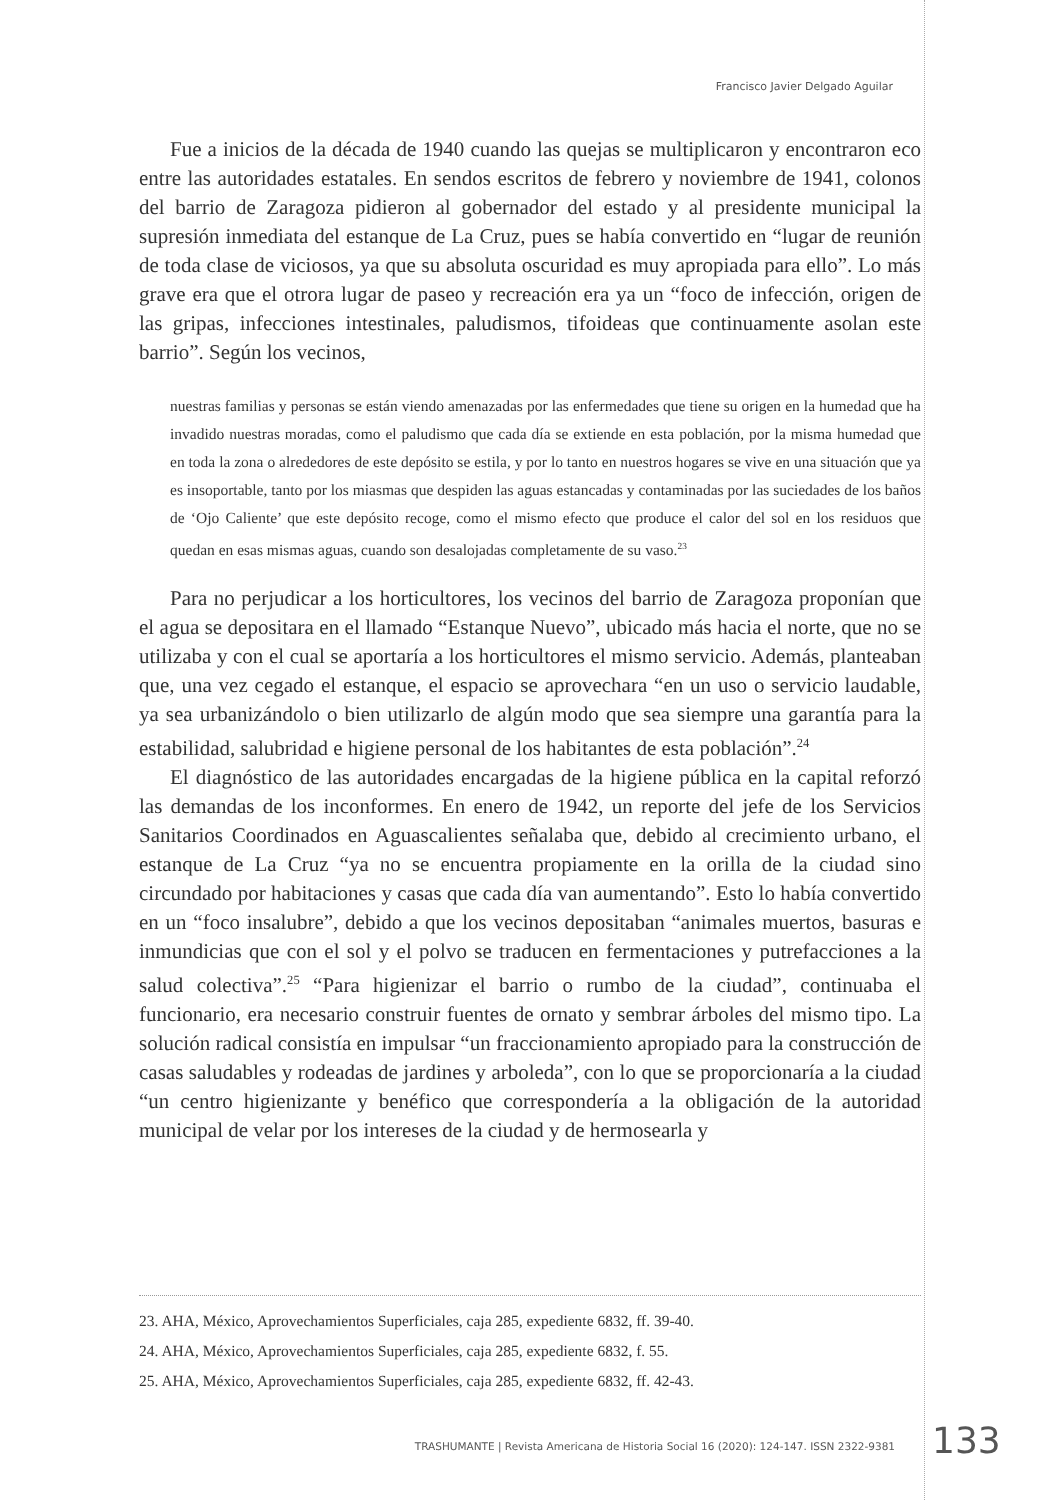Francisco Javier Delgado Aguilar
Fue a inicios de la década de 1940 cuando las quejas se multiplicaron y encontraron eco entre las autoridades estatales. En sendos escritos de febrero y noviembre de 1941, colonos del barrio de Zaragoza pidieron al gobernador del estado y al presidente municipal la supresión inmediata del estanque de La Cruz, pues se había convertido en “lugar de reunión de toda clase de viciosos, ya que su absoluta oscuridad es muy apropiada para ello”. Lo más grave era que el otrora lugar de paseo y recreación era ya un “foco de infección, origen de las gripas, infecciones intestinales, paludismos, tifoideas que continuamente asolan este barrio”. Según los vecinos,
nuestras familias y personas se están viendo amenazadas por las enfermedades que tiene su origen en la humedad que ha invadido nuestras moradas, como el paludismo que cada día se extiende en esta población, por la misma humedad que en toda la zona o alrededores de este depósito se estila, y por lo tanto en nuestros hogares se vive en una situación que ya es insoportable, tanto por los miasmas que despiden las aguas estancadas y contaminadas por las suciedades de los baños de ‘Ojo Caliente’ que este depósito recoge, como el mismo efecto que produce el calor del sol en los residuos que quedan en esas mismas aguas, cuando son desalojadas completamente de su vaso.<sup>23</sup>
Para no perjudicar a los horticultores, los vecinos del barrio de Zaragoza proponían que el agua se depositara en el llamado “Estanque Nuevo”, ubicado más hacia el norte, que no se utilizaba y con el cual se aportaría a los horticultores el mismo servicio. Además, planteaban que, una vez cegado el estanque, el espacio se aprovechara “en un uso o servicio laudable, ya sea urbanizándolo o bien utilizarlo de algún modo que sea siempre una garantía para la estabilidad, salubridad e higiene personal de los habitantes de esta población”.<sup>24</sup>
El diagnóstico de las autoridades encargadas de la higiene pública en la capital reforzó las demandas de los inconformes. En enero de 1942, un reporte del jefe de los Servicios Sanitarios Coordinados en Aguascalientes señalaba que, debido al crecimiento urbano, el estanque de La Cruz “ya no se encuentra propiamente en la orilla de la ciudad sino circundado por habitaciones y casas que cada día van aumentando”. Esto lo había convertido en un “foco insalubre”, debido a que los vecinos depositaban “animales muertos, basuras e inmundicias que con el sol y el polvo se traducen en fermentaciones y putrefacciones a la salud colectiva”.<sup>25</sup> “Para higienizar el barrio o rumbo de la ciudad”, continuaba el funcionario, era necesario construir fuentes de ornato y sembrar árboles del mismo tipo. La solución radical consistía en impulsar “un fraccionamiento apropiado para la construcción de casas saludables y rodeadas de jardines y arboleda”, con lo que se proporcionaría a la ciudad “un centro higienizante y benéfico que correspondería a la obligación de la autoridad municipal de velar por los intereses de la ciudad y de hermosearla y
23. AHA, México, Aprovechamientos Superficiales, caja 285, expediente 6832, ff. 39-40.
24. AHA, México, Aprovechamientos Superficiales, caja 285, expediente 6832, f. 55.
25. AHA, México, Aprovechamientos Superficiales, caja 285, expediente 6832, ff. 42-43.
TRASHUMANTE | Revista Americana de Historia Social 16 (2020): 124-147. ISSN 2322-9381
133